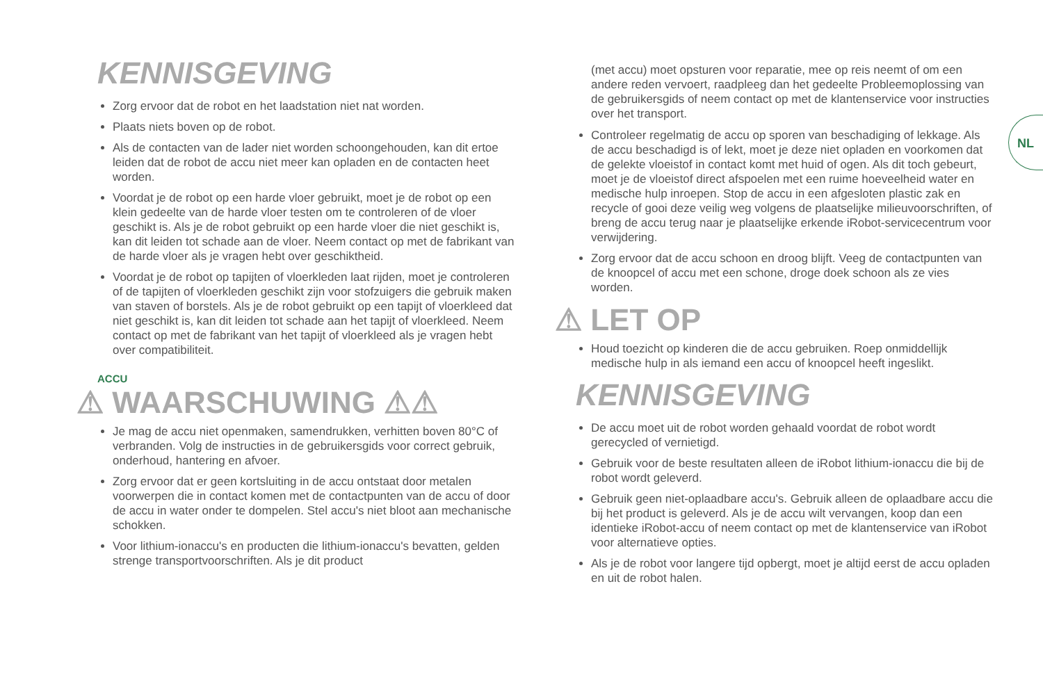NL
KENNISGEVING
Zorg ervoor dat de robot en het laadstation niet nat worden.
Plaats niets boven op de robot.
Als de contacten van de lader niet worden schoongehouden, kan dit ertoe leiden dat de robot de accu niet meer kan opladen en de contacten heet worden.
Voordat je de robot op een harde vloer gebruikt, moet je de robot op een klein gedeelte van de harde vloer testen om te controleren of de vloer geschikt is. Als je de robot gebruikt op een harde vloer die niet geschikt is, kan dit leiden tot schade aan de vloer. Neem contact op met de fabrikant van de harde vloer als je vragen hebt over geschiktheid.
Voordat je de robot op tapijten of vloerkleden laat rijden, moet je controleren of de tapijten of vloerkleden geschikt zijn voor stofzuigers die gebruik maken van staven of borstels. Als je de robot gebruikt op een tapijt of vloerkleed dat niet geschikt is, kan dit leiden tot schade aan het tapijt of vloerkleed. Neem contact op met de fabrikant van het tapijt of vloerkleed als je vragen hebt over compatibiliteit.
ACCU
⚠ WAARSCHUWING ⚠⚠
Je mag de accu niet openmaken, samendrukken, verhitten boven 80°C of verbranden. Volg de instructies in de gebruikersgids voor correct gebruik, onderhoud, hantering en afvoer.
Zorg ervoor dat er geen kortsluiting in de accu ontstaat door metalen voorwerpen die in contact komen met de contactpunten van de accu of door de accu in water onder te dompelen. Stel accu's niet bloot aan mechanische schokken.
Voor lithium-ionaccu's en producten die lithium-ionaccu's bevatten, gelden strenge transportvoorschriften. Als je dit product
(met accu) moet opsturen voor reparatie, mee op reis neemt of om een andere reden vervoert, raadpleeg dan het gedeelte Probleemoplossing van de gebruikersgids of neem contact op met de klantenservice voor instructies over het transport.
Controleer regelmatig de accu op sporen van beschadiging of lekkage. Als de accu beschadigd is of lekt, moet je deze niet opladen en voorkomen dat de gelekte vloeistof in contact komt met huid of ogen. Als dit toch gebeurt, moet je de vloeistof direct afspoelen met een ruime hoeveelheid water en medische hulp inroepen. Stop de accu in een afgesloten plastic zak en recycle of gooi deze veilig weg volgens de plaatselijke milieuvoorschriften, of breng de accu terug naar je plaatselijke erkende iRobot-servicecentrum voor verwijdering.
Zorg ervoor dat de accu schoon en droog blijft. Veeg de contactpunten van de knoopcel of accu met een schone, droge doek schoon als ze vies worden.
⚠ LET OP
Houd toezicht op kinderen die de accu gebruiken. Roep onmiddellijk medische hulp in als iemand een accu of knoopcel heeft ingeslikt.
KENNISGEVING
De accu moet uit de robot worden gehaald voordat de robot wordt gerecycled of vernietigd.
Gebruik voor de beste resultaten alleen de iRobot lithium-ionaccu die bij de robot wordt geleverd.
Gebruik geen niet-oplaadbare accu's. Gebruik alleen de oplaadbare accu die bij het product is geleverd. Als je de accu wilt vervangen, koop dan een identieke iRobot-accu of neem contact op met de klantenservice van iRobot voor alternatieve opties.
Als je de robot voor langere tijd opbergt, moet je altijd eerst de accu opladen en uit de robot halen.